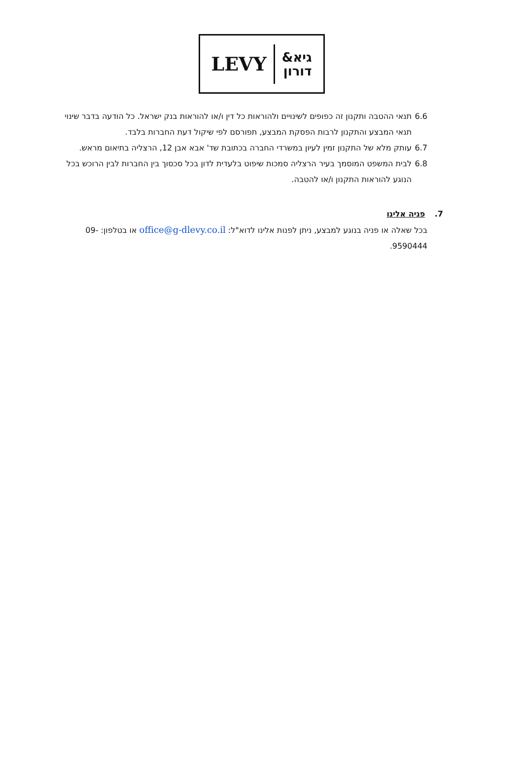LEVY גיא&
דורון
6.6 תנאי ההטבה ותקנון זה כפופים לשינויים ולהוראות כל דין ו/או להוראות בנק ישראל. כל הודעה בדבר שינוי תנאי המבצע והתקנון לרבות הפסקת המבצע, תפורסם לפי שיקול דעת החברות בלבד.
6.7 עותק מלא של התקנון זמין לעיון במשרדי החברה בכתובת שד' אבא אבן 12, הרצליה בתיאום מראש.
6.8 לבית המשפט המוסמך בעיר הרצליה סמכות שיפוט בלעדית לדון בכל סכסוך בין החברות לבין הרוכש בכל הנוגע להוראות התקנון ו/או להטבה.
7. פניה אלינו
בכל שאלה או פניה בנוגע למבצע, ניתן לפנות אלינו לדוא"ל: office@g-dlevy.co.il או בטלפון: 09-9590444.